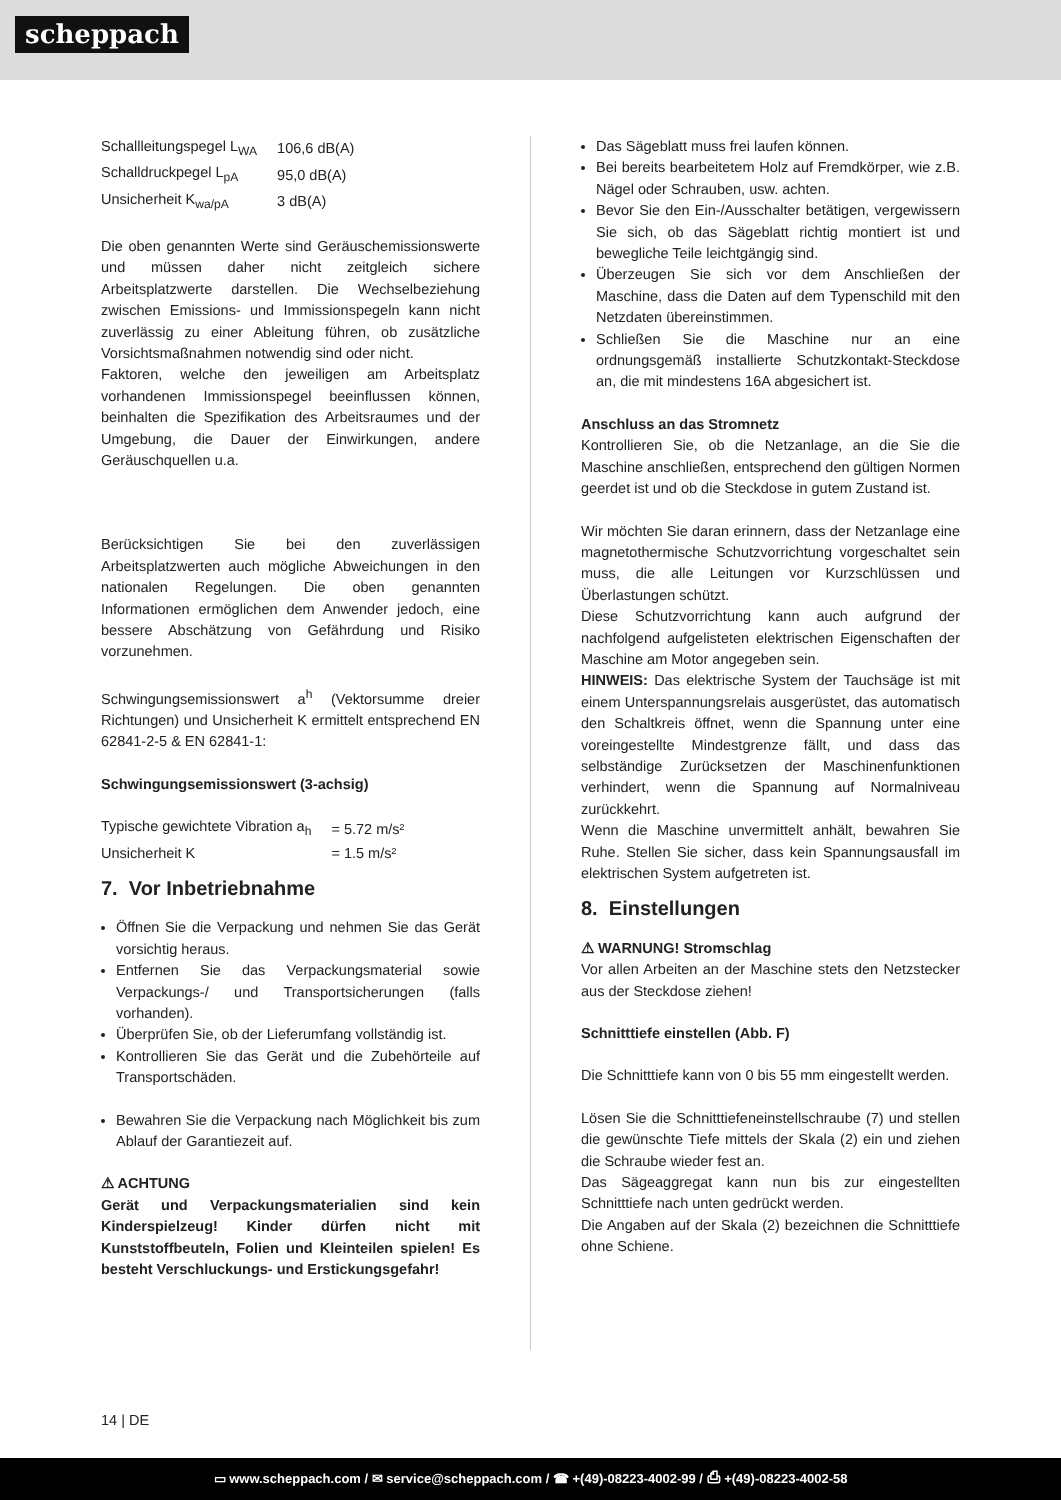scheppach
| Schallleitungspegel L<sub>WA</sub> | 106,6 dB(A) |
| Schalldruckpegel L<sub>pA</sub> | 95,0 dB(A) |
| Unsicherheit K<sub>wa/pA</sub> | 3 dB(A) |
Die oben genannten Werte sind Geräuschemissionswerte und müssen daher nicht zeitgleich sichere Arbeitsplatzwerte darstellen. Die Wechselbeziehung zwischen Emissions- und Immissionspegeln kann nicht zuverlässig zu einer Ableitung führen, ob zusätzliche Vorsichtsmaßnahmen notwendig sind oder nicht.
Faktoren, welche den jeweiligen am Arbeitsplatz vorhandenen Immissionspegel beeinflussen können, beinhalten die Spezifikation des Arbeitsraumes und der Umgebung, die Dauer der Einwirkungen, andere Geräuschquellen u.a.
Berücksichtigen Sie bei den zuverlässigen Arbeitsplatzwerten auch mögliche Abweichungen in den nationalen Regelungen. Die oben genannten Informationen ermöglichen dem Anwender jedoch, eine bessere Abschätzung von Gefährdung und Risiko vorzunehmen.
Schwingungsemissionswert a<sup>h</sup> (Vektorsumme dreier Richtungen) und Unsicherheit K ermittelt entsprechend EN 62841-2-5 & EN 62841-1:
Schwingungsemissionswert (3-achsig)
| Typische gewichtete Vibration a<sub>h</sub> | = 5.72 m/s² |
| Unsicherheit K | = 1.5 m/s² |
7. Vor Inbetriebnahme
Öffnen Sie die Verpackung und nehmen Sie das Gerät vorsichtig heraus.
Entfernen Sie das Verpackungsmaterial sowie Verpackungs-/ und Transportsicherungen (falls vorhanden).
Überprüfen Sie, ob der Lieferumfang vollständig ist.
Kontrollieren Sie das Gerät und die Zubehörteile auf Transportschäden.
Bewahren Sie die Verpackung nach Möglichkeit bis zum Ablauf der Garantiezeit auf.
⚠ ACHTUNG
Gerät und Verpackungsmaterialien sind kein Kinderspielzeug! Kinder dürfen nicht mit Kunststoffbeuteln, Folien und Kleinteilen spielen! Es besteht Verschluckungs- und Erstickungsgefahr!
Das Sägeblatt muss frei laufen können.
Bei bereits bearbeitetem Holz auf Fremdkörper, wie z.B. Nägel oder Schrauben, usw. achten.
Bevor Sie den Ein-/Ausschalter betätigen, vergewissern Sie sich, ob das Sägeblatt richtig montiert ist und bewegliche Teile leichtgängig sind.
Überzeugen Sie sich vor dem Anschließen der Maschine, dass die Daten auf dem Typenschild mit den Netzdaten übereinstimmen.
Schließen Sie die Maschine nur an eine ordnungsgemäß installierte Schutzkontakt-Steckdose an, die mit mindestens 16A abgesichert ist.
Anschluss an das Stromnetz
Kontrollieren Sie, ob die Netzanlage, an die Sie die Maschine anschließen, entsprechend den gültigen Normen geerdet ist und ob die Steckdose in gutem Zustand ist.
Wir möchten Sie daran erinnern, dass der Netzanlage eine magnetothermische Schutzvorrichtung vorgeschaltet sein muss, die alle Leitungen vor Kurzschlüssen und Überlastungen schützt.
Diese Schutzvorrichtung kann auch aufgrund der nachfolgend aufgelisteten elektrischen Eigenschaften der Maschine am Motor angegeben sein.
HINWEIS: Das elektrische System der Tauchsäge ist mit einem Unterspannungsrelais ausgerüstet, das automatisch den Schaltkreis öffnet, wenn die Spannung unter eine voreingestellte Mindestgrenze fällt, und dass das selbständige Zurücksetzen der Maschinenfunktionen verhindert, wenn die Spannung auf Normalniveau zurückkehrt.
Wenn die Maschine unvermittelt anhält, bewahren Sie Ruhe. Stellen Sie sicher, dass kein Spannungsausfall im elektrischen System aufgetreten ist.
8. Einstellungen
⚠ WARNUNG! Stromschlag
Vor allen Arbeiten an der Maschine stets den Netzstecker aus der Steckdose ziehen!
Schnitttiefe einstellen (Abb. F)
Die Schnitttiefe kann von 0 bis 55 mm eingestellt werden.
Lösen Sie die Schnitttiefeneinstellschraube (7) und stellen die gewünschte Tiefe mittels der Skala (2) ein und ziehen die Schraube wieder fest an.
Das Sägeaggregat kann nun bis zur eingestellten Schnitttiefe nach unten gedrückt werden.
Die Angaben auf der Skala (2) bezeichnen die Schnitttiefe ohne Schiene.
14 | DE
▭ www.scheppach.com / ✉ service@scheppach.com / ☎ +(49)-08223-4002-99 / ⎙ +(49)-08223-4002-58